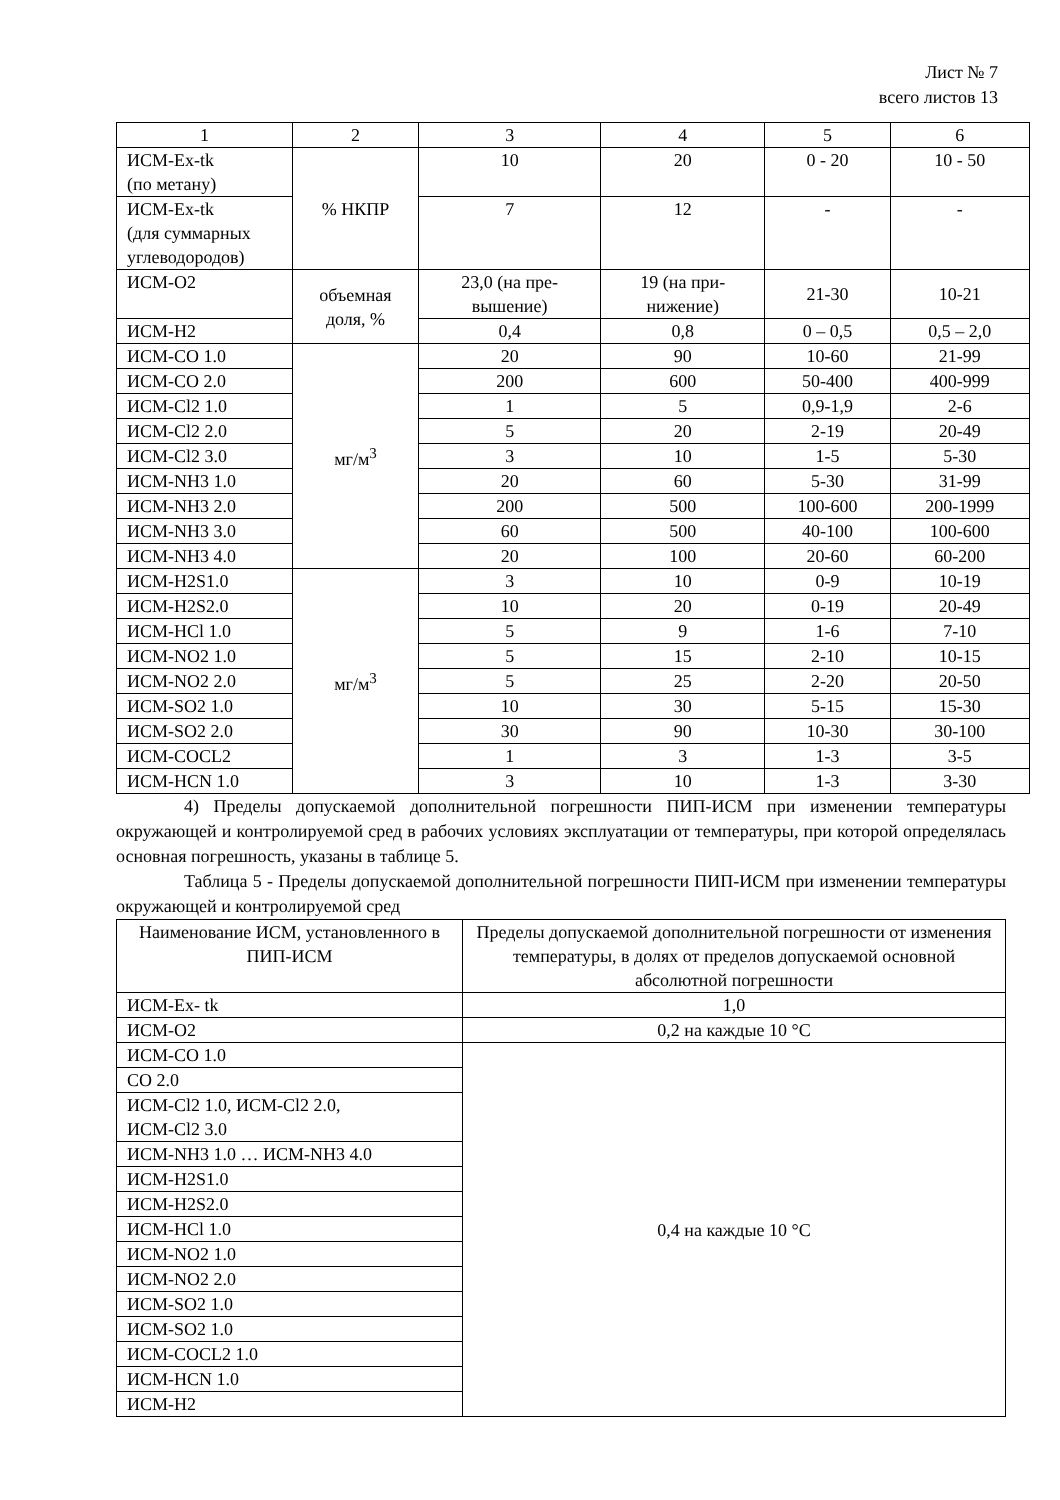Лист № 7
всего листов 13
| 1 | 2 | 3 | 4 | 5 | 6 |
| --- | --- | --- | --- | --- | --- |
| ИСМ-Ex-tk (по метану) | % НКПР | 10 | 20 | 0 - 20 | 10 - 50 |
| ИСМ-Ex-tk (для суммарных углеводородов) | | 7 | 12 | - | - |
| ИСМ-O2 | объемная доля, % | 23,0 (на пре- вышение) | 19 (на при- нижение) | 21-30 | 10-21 |
| ИСМ-H2 | | 0,4 | 0,8 | 0 – 0,5 | 0,5 – 2,0 |
| ИСМ-CO 1.0 | мг/м<sup>3</sup> | 20 | 90 | 10-60 | 21-99 |
| ИСМ-CO 2.0 | | 200 | 600 | 50-400 | 400-999 |
| ИСМ-Cl2 1.0 | | 1 | 5 | 0,9-1,9 | 2-6 |
| ИСМ-Cl2 2.0 | | 5 | 20 | 2-19 | 20-49 |
| ИСМ-Cl2 3.0 | | 3 | 10 | 1-5 | 5-30 |
| ИСМ-NH3 1.0 | | 20 | 60 | 5-30 | 31-99 |
| ИСМ-NH3 2.0 | | 200 | 500 | 100-600 | 200-1999 |
| ИСМ-NH3 3.0 | | 60 | 500 | 40-100 | 100-600 |
| ИСМ-NH3 4.0 | | 20 | 100 | 20-60 | 60-200 |
| ИСМ-H2S1.0 | мг/м<sup>3</sup> | 3 | 10 | 0-9 | 10-19 |
| ИСМ-H2S2.0 | | 10 | 20 | 0-19 | 20-49 |
| ИСМ-HCl 1.0 | | 5 | 9 | 1-6 | 7-10 |
| ИСМ-NO2 1.0 | | 5 | 15 | 2-10 | 10-15 |
| ИСМ-NO2 2.0 | | 5 | 25 | 2-20 | 20-50 |
| ИСМ-SO2 1.0 | | 10 | 30 | 5-15 | 15-30 |
| ИСМ-SO2 2.0 | | 30 | 90 | 10-30 | 30-100 |
| ИСМ-COCL2 | | 1 | 3 | 1-3 | 3-5 |
| ИСМ-HCN 1.0 | | 3 | 10 | 1-3 | 3-30 |
4) Пределы допускаемой дополнительной погрешности ПИП-ИСМ при изменении температуры окружающей и контролируемой сред в рабочих условиях эксплуатации от температуры, при которой определялась основная погрешность, указаны в таблице 5.
Таблица 5 - Пределы допускаемой дополнительной погрешности ПИП-ИСМ при изменении температуры окружающей и контролируемой сред
| Наименование ИСМ, установленного в ПИП-ИСМ | Пределы допускаемой дополнительной погрешности от изменения температуры, в долях от пределов допускаемой основной абсолютной погрешности |
| --- | --- |
| ИСМ-Ex- tk | 1,0 |
| ИСМ-O2 | 0,2 на каждые 10 °С |
| ИСМ-CO 1.0 | 0,4 на каждые 10 °С |
| CO 2.0 | |
| ИСМ-Cl2 1.0, ИСМ-Cl2 2.0, ИСМ-Cl2 3.0 | |
| ИСМ-NH3 1.0 … ИСМ-NH3 4.0 | |
| ИСМ-H2S1.0 | |
| ИСМ-H2S2.0 | |
| ИСМ-HCl 1.0 | |
| ИСМ-NO2 1.0 | |
| ИСМ-NO2 2.0 | |
| ИСМ-SO2 1.0 | |
| ИСМ-SO2 1.0 | |
| ИСМ-COCL2 1.0 | |
| ИСМ-HCN 1.0 | |
| ИСМ-H2 | |